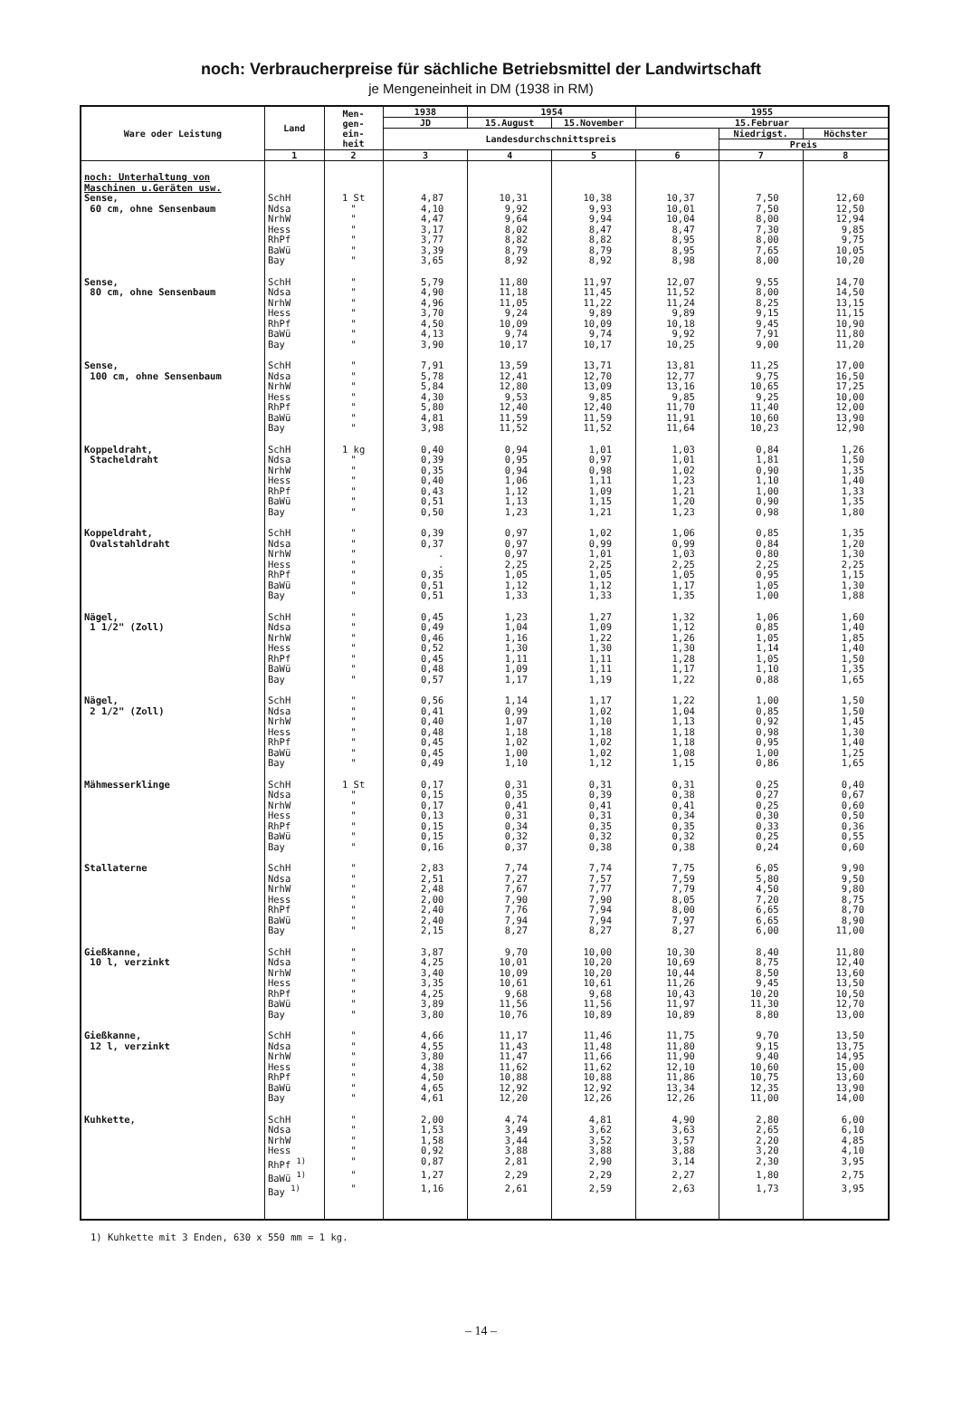noch: Verbraucherpreise für sächliche Betriebsmittel der Landwirtschaft
je Mengeneinheit in DM (1938 in RM)
| Ware oder Leistung | Land | Men- gen- ein- heit | 1938 | 1954 | | 1955 | | |
| --- | --- | --- | --- | --- | --- | --- | --- | --- |
| | | | JD | 15.August | 15.November | 15.Februar | | |
| | | | Landesdurchschnittspreis | | | | Niedrigst. | Höchster |
| | | | | | | | Preis | |
| | 1 | 2 | 3 | 4 | 5 | 6 | 7 | 8 |
| noch: Unterhaltung von Maschinen u.Geräten usw. | | | | | | | | |
| Sense, 60 cm, ohne Sensenbaum | SchH | 1 St | 4,87 | 10,31 | 10,38 | 10,37 | 7,50 | 12,60 |
| | Ndsa | " | 4,10 | 9,92 | 9,93 | 10,01 | 7,50 | 12,50 |
| | NrhW | " | 4,47 | 9,64 | 9,94 | 10,04 | 8,00 | 12,94 |
| | Hess | " | 3,17 | 8,02 | 8,47 | 8,47 | 7,30 | 9,85 |
| | RhPf | " | 3,77 | 8,82 | 8,82 | 8,95 | 8,00 | 9,75 |
| | BaWü | " | 3,39 | 8,79 | 8,79 | 8,95 | 7,65 | 10,05 |
| | Bay | " | 3,65 | 8,92 | 8,92 | 8,98 | 8,00 | 10,20 |
| Sense, 80 cm, ohne Sensenbaum | SchH | " | 5,79 | 11,80 | 11,97 | 12,07 | 9,55 | 14,70 |
| | Ndsa | " | 4,90 | 11,18 | 11,45 | 11,52 | 8,00 | 14,50 |
| | NrhW | " | 4,96 | 11,05 | 11,22 | 11,24 | 8,25 | 13,15 |
| | Hess | " | 3,70 | 9,24 | 9,89 | 9,89 | 9,15 | 11,15 |
| | RhPf | " | 4,50 | 10,09 | 10,09 | 10,18 | 9,45 | 10,90 |
| | BaWü | " | 4,13 | 9,74 | 9,74 | 9,92 | 7,91 | 11,80 |
| | Bay | " | 3,90 | 10,17 | 10,17 | 10,25 | 9,00 | 11,20 |
| Sense, 100 cm, ohne Sensenbaum | SchH | " | 7,91 | 13,59 | 13,71 | 13,81 | 11,25 | 17,00 |
| | Ndsa | " | 5,78 | 12,41 | 12,70 | 12,77 | 9,75 | 16,50 |
| | NrhW | " | 5,84 | 12,80 | 13,09 | 13,16 | 10,65 | 17,25 |
| | Hess | " | 4,30 | 9,53 | 9,85 | 9,85 | 9,25 | 10,00 |
| | RhPf | " | 5,80 | 12,40 | 12,40 | 11,70 | 11,40 | 12,00 |
| | BaWü | " | 4,81 | 11,59 | 11,59 | 11,91 | 10,60 | 13,90 |
| | Bay | " | 3,98 | 11,52 | 11,52 | 11,64 | 10,23 | 12,90 |
| Koppeldraht, Stacheldraht | SchH | 1 kg | 0,40 | 0,94 | 1,01 | 1,03 | 0,84 | 1,26 |
| | Ndsa | " | 0,39 | 0,95 | 0,97 | 1,01 | 1,81 | 1,50 |
| | NrhW | " | 0,35 | 0,94 | 0,98 | 1,02 | 0,90 | 1,35 |
| | Hess | " | 0,40 | 1,06 | 1,11 | 1,23 | 1,10 | 1,40 |
| | RhPf | " | 0,43 | 1,12 | 1,09 | 1,21 | 1,00 | 1,33 |
| | BaWü | " | 0,51 | 1,13 | 1,15 | 1,20 | 0,90 | 1,35 |
| | Bay | " | 0,50 | 1,23 | 1,21 | 1,23 | 0,98 | 1,80 |
| Koppeldraht, Ovalstahldraht | SchH | " | 0,39 | 0,97 | 1,02 | 1,06 | 0,85 | 1,35 |
| | Ndsa | " | 0,37 | 0,97 | 0,99 | 0,99 | 0,84 | 1,20 |
| | NrhW | " | . | 0,97 | 1,01 | 1,03 | 0,80 | 1,30 |
| | Hess | " | . | 2,25 | 2,25 | 2,25 | 2,25 | 2,25 |
| | RhPf | " | 0,35 | 1,05 | 1,05 | 1,05 | 0,95 | 1,15 |
| | BaWü | " | 0,51 | 1,12 | 1,12 | 1,17 | 1,05 | 1,30 |
| | Bay | " | 0,51 | 1,33 | 1,33 | 1,35 | 1,00 | 1,88 |
| Nägel, 1 1/2" (Zoll) | SchH | " | 0,45 | 1,23 | 1,27 | 1,32 | 1,06 | 1,60 |
| | Ndsa | " | 0,49 | 1,04 | 1,09 | 1,12 | 0,85 | 1,40 |
| | NrhW | " | 0,46 | 1,16 | 1,22 | 1,26 | 1,05 | 1,85 |
| | Hess | " | 0,52 | 1,30 | 1,30 | 1,30 | 1,14 | 1,40 |
| | RhPf | " | 0,45 | 1,11 | 1,11 | 1,28 | 1,05 | 1,50 |
| | BaWü | " | 0,48 | 1,09 | 1,11 | 1,17 | 1,10 | 1,35 |
| | Bay | " | 0,57 | 1,17 | 1,19 | 1,22 | 0,88 | 1,65 |
| Nägel, 2 1/2" (Zoll) | SchH | " | 0,56 | 1,14 | 1,17 | 1,22 | 1,00 | 1,50 |
| | Ndsa | " | 0,41 | 0,99 | 1,02 | 1,04 | 0,85 | 1,50 |
| | NrhW | " | 0,40 | 1,07 | 1,10 | 1,13 | 0,92 | 1,45 |
| | Hess | " | 0,48 | 1,18 | 1,18 | 1,18 | 0,98 | 1,30 |
| | RhPf | " | 0,45 | 1,02 | 1,02 | 1,18 | 0,95 | 1,40 |
| | BaWü | " | 0,45 | 1,00 | 1,02 | 1,08 | 1,00 | 1,25 |
| | Bay | " | 0,49 | 1,10 | 1,12 | 1,15 | 0,86 | 1,65 |
| Mähmesserklinge | SchH | 1 St | 0,17 | 0,31 | 0,31 | 0,31 | 0,25 | 0,40 |
| | Ndsa | " | 0,15 | 0,35 | 0,39 | 0,38 | 0,27 | 0,67 |
| | NrhW | " | 0,17 | 0,41 | 0,41 | 0,41 | 0,25 | 0,60 |
| | Hess | " | 0,13 | 0,31 | 0,31 | 0,34 | 0,30 | 0,50 |
| | RhPf | " | 0,15 | 0,34 | 0,35 | 0,35 | 0,33 | 0,36 |
| | BaWü | " | 0,15 | 0,32 | 0,32 | 0,32 | 0,25 | 0,55 |
| | Bay | " | 0,16 | 0,37 | 0,38 | 0,38 | 0,24 | 0,60 |
| Stallaterne | SchH | " | 2,83 | 7,74 | 7,74 | 7,75 | 6,05 | 9,90 |
| | Ndsa | " | 2,51 | 7,27 | 7,57 | 7,59 | 5,80 | 9,50 |
| | NrhW | " | 2,48 | 7,67 | 7,77 | 7,79 | 4,50 | 9,80 |
| | Hess | " | 2,00 | 7,90 | 7,90 | 8,05 | 7,20 | 8,75 |
| | RhPf | " | 2,40 | 7,76 | 7,94 | 8,00 | 6,65 | 8,70 |
| | BaWü | " | 2,40 | 7,94 | 7,94 | 7,97 | 6,65 | 8,90 |
| | Bay | " | 2,15 | 8,27 | 8,27 | 8,27 | 6,00 | 11,00 |
| Gießkanne, 10 l, verzinkt | SchH | " | 3,87 | 9,70 | 10,00 | 10,30 | 8,40 | 11,80 |
| | Ndsa | " | 4,25 | 10,01 | 10,20 | 10,69 | 8,75 | 12,40 |
| | NrhW | " | 3,40 | 10,09 | 10,20 | 10,44 | 8,50 | 13,60 |
| | Hess | " | 3,35 | 10,61 | 10,61 | 11,26 | 9,45 | 13,50 |
| | RhPf | " | 4,25 | 9,68 | 9,68 | 10,43 | 10,20 | 10,50 |
| | BaWü | " | 3,89 | 11,56 | 11,56 | 11,97 | 11,30 | 12,70 |
| | Bay | " | 3,80 | 10,76 | 10,89 | 10,89 | 8,80 | 13,00 |
| Gießkanne, 12 l, verzinkt | SchH | " | 4,66 | 11,17 | 11,46 | 11,75 | 9,70 | 13,50 |
| | Ndsa | " | 4,55 | 11,43 | 11,48 | 11,80 | 9,15 | 13,75 |
| | NrhW | " | 3,80 | 11,47 | 11,66 | 11,90 | 9,40 | 14,95 |
| | Hess | " | 4,38 | 11,62 | 11,62 | 12,10 | 10,60 | 15,00 |
| | RhPf | " | 4,50 | 10,88 | 10,88 | 11,86 | 10,75 | 13,60 |
| | BaWü | " | 4,65 | 12,92 | 12,92 | 13,34 | 12,35 | 13,90 |
| | Bay | " | 4,61 | 12,20 | 12,26 | 12,26 | 11,00 | 14,00 |
| Kuhkette, | SchH | " | 2,00 | 4,74 | 4,81 | 4,90 | 2,80 | 6,00 |
| | Ndsa | " | 1,53 | 3,49 | 3,62 | 3,63 | 2,65 | 6,10 |
| | NrhW | " | 1,58 | 3,44 | 3,52 | 3,57 | 2,20 | 4,85 |
| | Hess | " | 0,92 | 3,88 | 3,88 | 3,88 | 3,20 | 4,10 |
| | RhPf <sup>1)</sup> | " | 0,87 | 2,81 | 2,90 | 3,14 | 2,30 | 3,95 |
| | BaWü <sup>1)</sup> | " | 1,27 | 2,29 | 2,29 | 2,27 | 1,80 | 2,75 |
| | Bay <sup>1)</sup> | " | 1,16 | 2,61 | 2,59 | 2,63 | 1,73 | 3,95 |
1) Kuhkette mit 3 Enden, 630 x 550 mm = 1 kg.
– 14 –